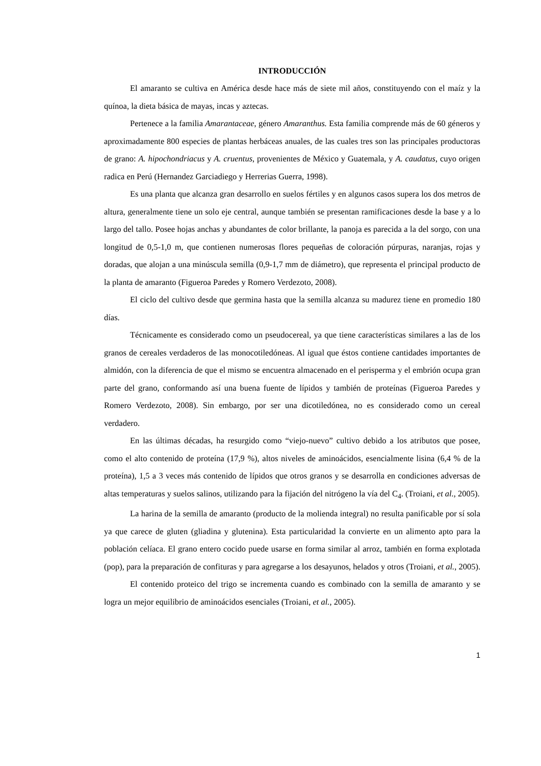INTRODUCCIÓN
El amaranto se cultiva en América desde hace más de siete mil años, constituyendo con el maíz y la quínoa, la dieta básica de mayas, incas y aztecas.
Pertenece a la familia Amarantaceae, género Amaranthus. Esta familia comprende más de 60 géneros y aproximadamente 800 especies de plantas herbáceas anuales, de las cuales tres son las principales productoras de grano: A. hipochondriacus y A. cruentus, provenientes de México y Guatemala, y A. caudatus, cuyo origen radica en Perú (Hernandez Garciadiego y Herrerias Guerra, 1998).
Es una planta que alcanza gran desarrollo en suelos fértiles y en algunos casos supera los dos metros de altura, generalmente tiene un solo eje central, aunque también se presentan ramificaciones desde la base y a lo largo del tallo. Posee hojas anchas y abundantes de color brillante, la panoja es parecida a la del sorgo, con una longitud de 0,5-1,0 m, que contienen numerosas flores pequeñas de coloración púrpuras, naranjas, rojas y doradas, que alojan a una minúscula semilla (0,9-1,7 mm de diámetro), que representa el principal producto de la planta de amaranto (Figueroa Paredes y Romero Verdezoto, 2008).
El ciclo del cultivo desde que germina hasta que la semilla alcanza su madurez tiene en promedio 180 días.
Técnicamente es considerado como un pseudocereal, ya que tiene características similares a las de los granos de cereales verdaderos de las monocotiledóneas. Al igual que éstos contiene cantidades importantes de almidón, con la diferencia de que el mismo se encuentra almacenado en el perisperma y el embrión ocupa gran parte del grano, conformando así una buena fuente de lípidos y también de proteínas (Figueroa Paredes y Romero Verdezoto, 2008). Sin embargo, por ser una dicotiledónea, no es considerado como un cereal verdadero.
En las últimas décadas, ha resurgido como “viejo-nuevo” cultivo debido a los atributos que posee, como el alto contenido de proteína (17,9 %), altos niveles de aminoácidos, esencialmente lisina (6,4 % de la proteína), 1,5 a 3 veces más contenido de lípidos que otros granos y se desarrolla en condiciones adversas de altas temperaturas y suelos salinos, utilizando para la fijación del nitrógeno la vía del C<sub>4</sub>. (Troiani, et al., 2005).
La harina de la semilla de amaranto (producto de la molienda integral) no resulta panificable por sí sola ya que carece de gluten (gliadina y glutenina). Esta particularidad la convierte en un alimento apto para la población celíaca. El grano entero cocido puede usarse en forma similar al arroz, también en forma explotada (pop), para la preparación de confituras y para agregarse a los desayunos, helados y otros (Troiani, et al., 2005).
El contenido proteico del trigo se incrementa cuando es combinado con la semilla de amaranto y se logra un mejor equilibrio de aminoácidos esenciales (Troiani, et al., 2005).
1